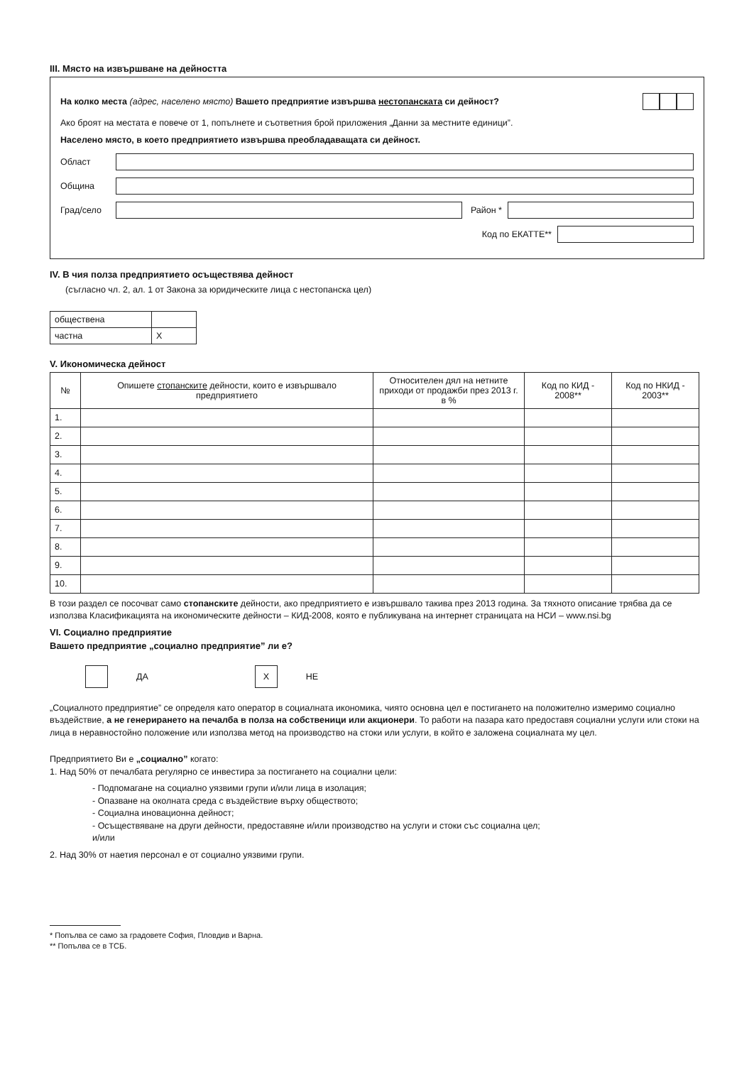III. Място на извършване на дейността
На колко места (адрес, населено място) Вашето предприятие извършва нестопанската си дейност?
Ако броят на местата е повече от 1, попълнете и съответния брой приложения „Данни за местните единици”.
Населено място, в което предприятието извършва преобладаващата си дейност.
Област
Община
Град/село Район *
Код по ЕКАТТЕ**
IV. В чия полза предприятието осъществява дейност
(съгласно чл. 2, ал. 1 от Закона за юридическите лица с нестопанска цел)
| обществена | |
| частна | X |
V. Икономическа дейност
| № | Опишете стопанските дейности, които е извършвало предприятието | Относителен дял на нетните приходи от продажби през 2013 г. в % | Код по КИД - 2008** | Код по НКИД - 2003** |
| --- | --- | --- | --- | --- |
| 1. | | | | |
| 2. | | | | |
| 3. | | | | |
| 4. | | | | |
| 5. | | | | |
| 6. | | | | |
| 7. | | | | |
| 8. | | | | |
| 9. | | | | |
| 10. | | | | |
В този раздел се посочват само стопанските дейности, ако предприятието е извършвало такива през 2013 година. За тяхното описание трябва да се използва Класификацията на икономическите дейности – КИД-2008, която е публикувана на интернет страницата на НСИ – www.nsi.bg
VI. Социално предприятие
Вашето предприятие „социално предприятие” ли е?
ДА X НЕ
„Социалното предприятие” се определя като оператор в социалната икономика, чиято основна цел е постигането на положително измеримо социално въздействие, а не генерирането на печалба в полза на собственици или акционери. То работи на пазара като предоставя социални услуги или стоки на лица в неравностойно положение или използва метод на производство на стоки или услуги, в който е заложена социалната му цел.
Предприятието Ви е „социално” когато:
1. Над 50% от печалбата регулярно се инвестира за постигането на социални цели:
- Подпомагане на социално уязвими групи и/или лица в изолация;
- Опазване на околната среда с въздействие върху обществото;
- Социална иновационна дейност;
- Осъществяване на други дейности, предоставяне и/или производство на услуги и стоки със социална цел;
и/или
2. Над 30% от наетия персонал е от социално уязвими групи.
* Попълва се само за градовете София, Пловдив и Варна.
** Попълва се в ТСБ.